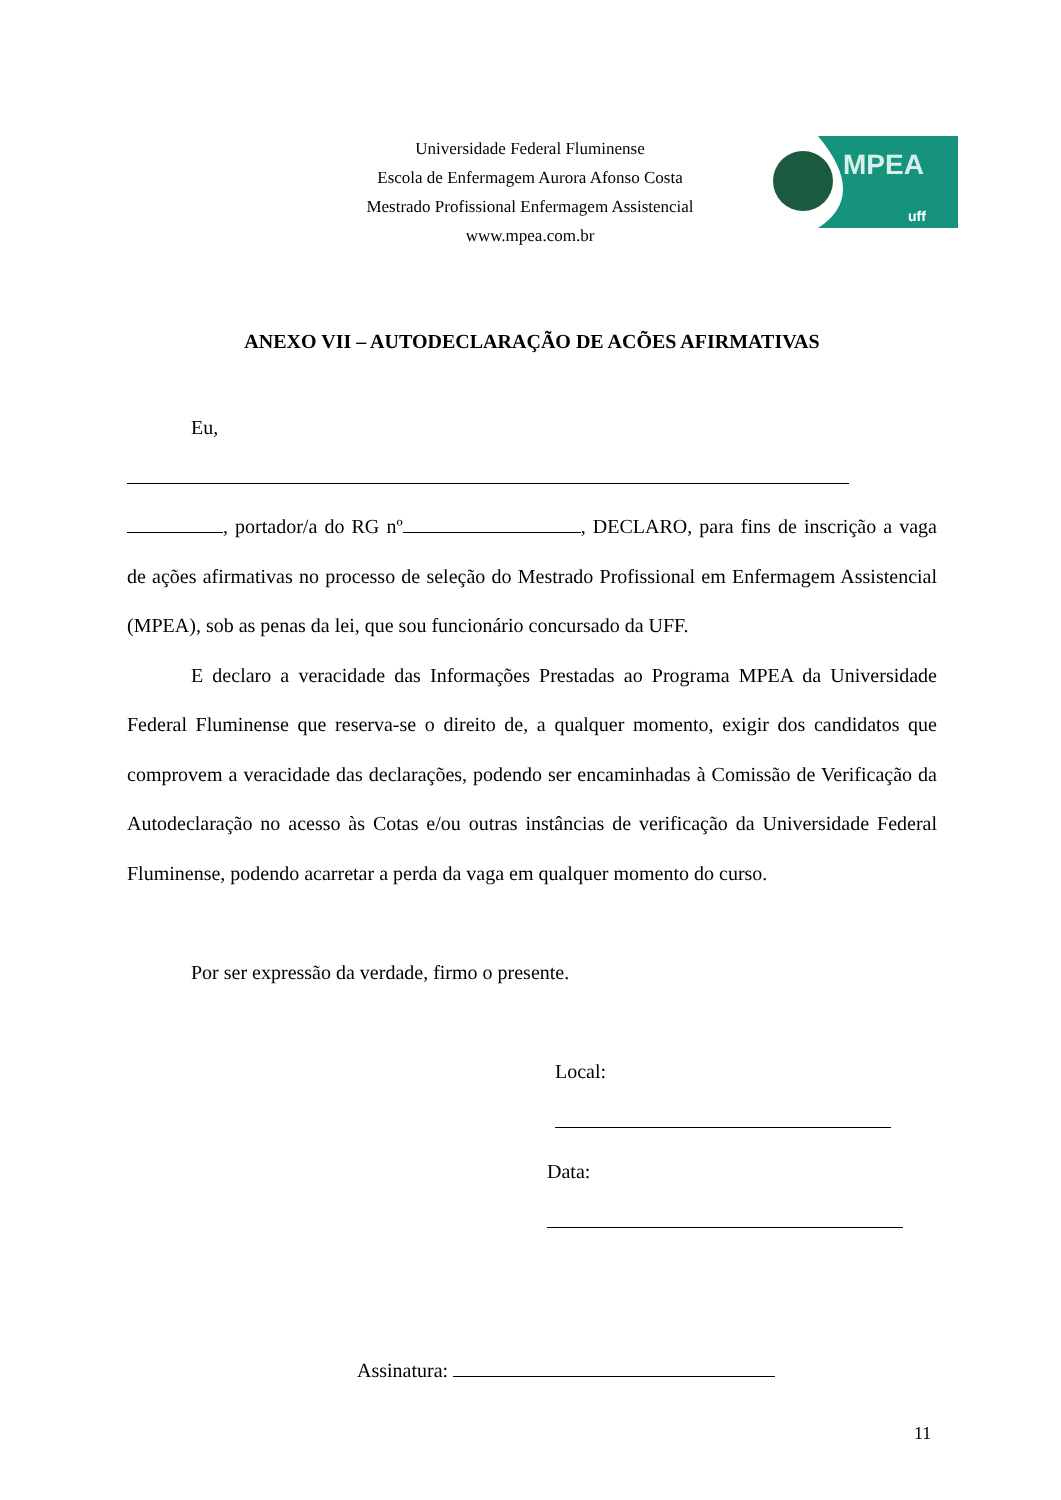Universidade Federal Fluminense
Escola de Enfermagem Aurora Afonso Costa
Mestrado Profissional Enfermagem Assistencial
www.mpea.com.br
MPEA
uff
ANEXO VII – AUTODECLARAÇÃO DE ACÕES AFIRMATIVAS
Eu,
, portador/a do RG nº , DECLARO, para fins de inscrição a vaga de ações afirmativas no processo de seleção do Mestrado Profissional em Enfermagem Assistencial (MPEA), sob as penas da lei, que sou funcionário concursado da UFF.
E declaro a veracidade das Informações Prestadas ao Programa MPEA da Universidade Federal Fluminense que reserva-se o direito de, a qualquer momento, exigir dos candidatos que comprovem a veracidade das declarações, podendo ser encaminhadas à Comissão de Verificação da Autodeclaração no acesso às Cotas e/ou outras instâncias de verificação da Universidade Federal Fluminense, podendo acarretar a perda da vaga em qualquer momento do curso.
Por ser expressão da verdade, firmo o presente.
Local:
Data:
Assinatura:
11